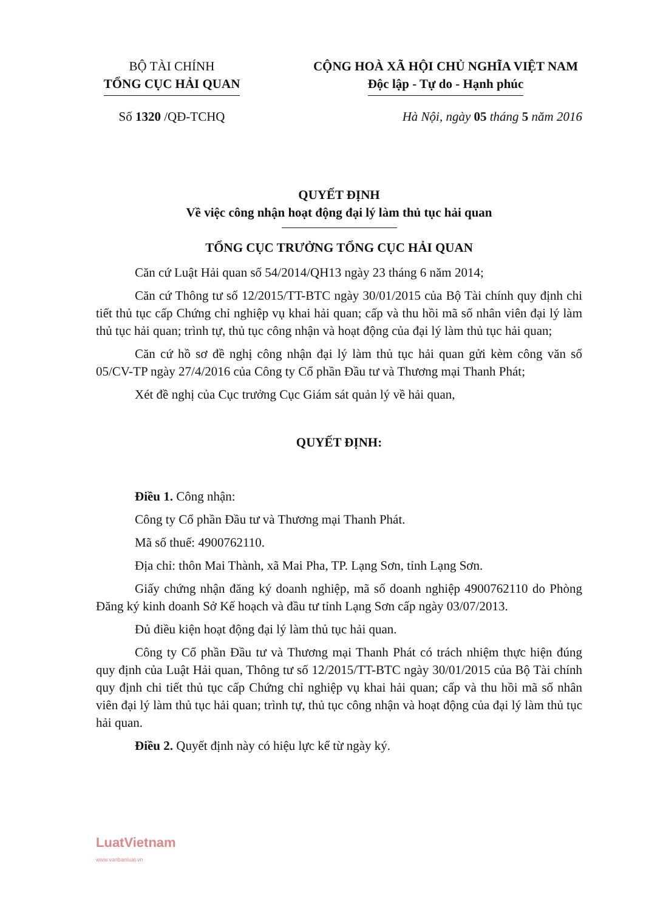BỘ TÀI CHÍNH
TỔNG CỤC HẢI QUAN
CỘNG HOÀ XÃ HỘI CHỦ NGHĨA VIỆT NAM
Độc lập - Tự do - Hạnh phúc
Số 1320 /QĐ-TCHQ Hà Nội, ngày 05 tháng 5 năm 2016
QUYẾT ĐỊNH
Về việc công nhận hoạt động đại lý làm thủ tục hải quan
TỔNG CỤC TRƯỞNG TỔNG CỤC HẢI QUAN
Căn cứ Luật Hải quan số 54/2014/QH13 ngày 23 tháng 6 năm 2014;
Căn cứ Thông tư số 12/2015/TT-BTC ngày 30/01/2015 của Bộ Tài chính quy định chi tiết thủ tục cấp Chứng chỉ nghiệp vụ khai hải quan; cấp và thu hồi mã số nhân viên đại lý làm thủ tục hải quan; trình tự, thủ tục công nhận và hoạt động của đại lý làm thủ tục hải quan;
Căn cứ hồ sơ đề nghị công nhận đại lý làm thủ tục hải quan gửi kèm công văn số 05/CV-TP ngày 27/4/2016 của Công ty Cổ phần Đầu tư và Thương mại Thanh Phát;
Xét đề nghị của Cục trưởng Cục Giám sát quản lý về hải quan,
QUYẾT ĐỊNH:
Điều 1. Công nhận:
Công ty Cổ phần Đầu tư và Thương mại Thanh Phát.
Mã số thuế: 4900762110.
Địa chỉ: thôn Mai Thành, xã Mai Pha, TP. Lạng Sơn, tỉnh Lạng Sơn.
Giấy chứng nhận đăng ký doanh nghiệp, mã số doanh nghiệp 4900762110 do Phòng Đăng ký kinh doanh Sở Kế hoạch và đầu tư tỉnh Lạng Sơn cấp ngày 03/07/2013.
Đủ điều kiện hoạt động đại lý làm thủ tục hải quan.
Công ty Cổ phần Đầu tư và Thương mại Thanh Phát có trách nhiệm thực hiện đúng quy định của Luật Hải quan, Thông tư số 12/2015/TT-BTC ngày 30/01/2015 của Bộ Tài chính quy định chi tiết thủ tục cấp Chứng chỉ nghiệp vụ khai hải quan; cấp và thu hồi mã số nhân viên đại lý làm thủ tục hải quan; trình tự, thủ tục công nhận và hoạt động của đại lý làm thủ tục hải quan.
Điều 2. Quyết định này có hiệu lực kể từ ngày ký.
LuatVietnam
www.vanbanluat.vn